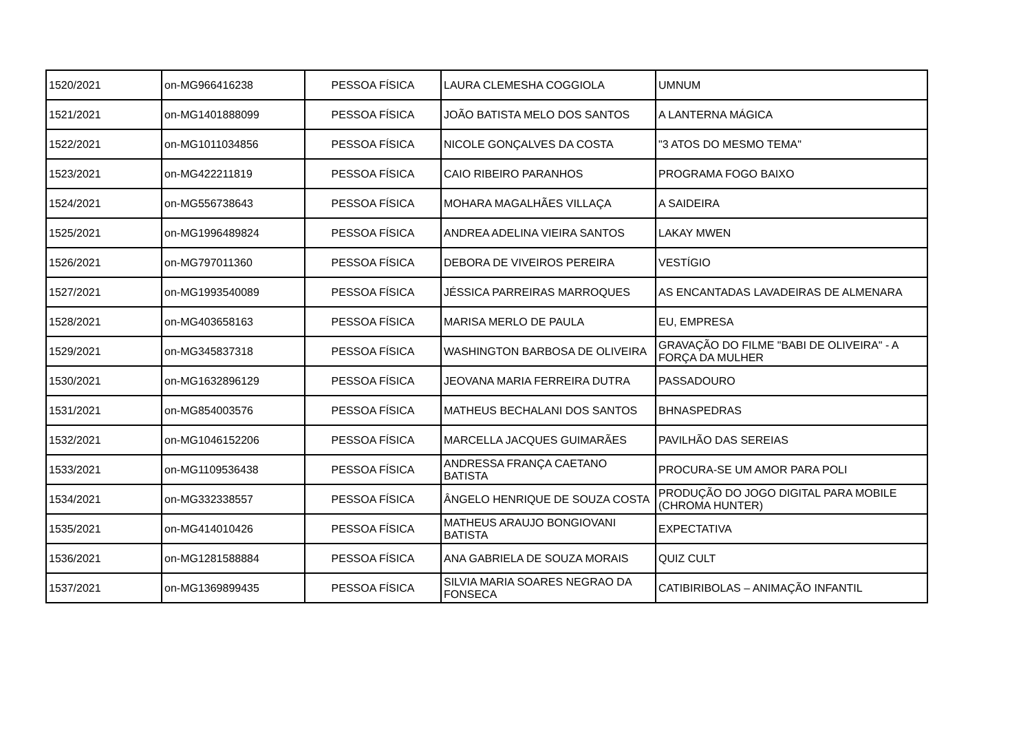| 1520/2021 | on-MG966416238 | PESSOA FÍSICA | LAURA CLEMESHA COGGIOLA | UMNUM |
| 1521/2021 | on-MG1401888099 | PESSOA FÍSICA | JOÃO BATISTA MELO DOS SANTOS | A LANTERNA MÁGICA |
| 1522/2021 | on-MG1011034856 | PESSOA FÍSICA | NICOLE GONÇALVES DA COSTA | "3 ATOS DO MESMO TEMA" |
| 1523/2021 | on-MG422211819 | PESSOA FÍSICA | CAIO RIBEIRO PARANHOS | PROGRAMA FOGO BAIXO |
| 1524/2021 | on-MG556738643 | PESSOA FÍSICA | MOHARA MAGALHÃES VILLAÇA | A SAIDEIRA |
| 1525/2021 | on-MG1996489824 | PESSOA FÍSICA | ANDREA ADELINA VIEIRA SANTOS | LAKAY MWEN |
| 1526/2021 | on-MG797011360 | PESSOA FÍSICA | DEBORA DE VIVEIROS PEREIRA | VESTÍGIO |
| 1527/2021 | on-MG1993540089 | PESSOA FÍSICA | JÉSSICA PARREIRAS MARROQUES | AS ENCANTADAS LAVADEIRAS DE ALMENARA |
| 1528/2021 | on-MG403658163 | PESSOA FÍSICA | MARISA MERLO DE PAULA | EU, EMPRESA |
| 1529/2021 | on-MG345837318 | PESSOA FÍSICA | WASHINGTON BARBOSA DE OLIVEIRA | GRAVAÇÃO DO FILME "BABI DE OLIVEIRA" - A FORÇA DA MULHER |
| 1530/2021 | on-MG1632896129 | PESSOA FÍSICA | JEOVANA MARIA FERREIRA DUTRA | PASSADOURO |
| 1531/2021 | on-MG854003576 | PESSOA FÍSICA | MATHEUS BECHALANI DOS SANTOS | BHNASPEDRAS |
| 1532/2021 | on-MG1046152206 | PESSOA FÍSICA | MARCELLA JACQUES GUIMARÃES | PAVILHÃO DAS SEREIAS |
| 1533/2021 | on-MG1109536438 | PESSOA FÍSICA | ANDRESSA FRANÇA CAETANO BATISTA | PROCURA-SE UM AMOR PARA POLI |
| 1534/2021 | on-MG332338557 | PESSOA FÍSICA | ÂNGELO HENRIQUE DE SOUZA COSTA | PRODUÇÃO DO JOGO DIGITAL PARA MOBILE (CHROMA HUNTER) |
| 1535/2021 | on-MG414010426 | PESSOA FÍSICA | MATHEUS ARAUJO BONGIOVANI BATISTA | EXPECTATIVA |
| 1536/2021 | on-MG1281588884 | PESSOA FÍSICA | ANA GABRIELA DE SOUZA MORAIS | QUIZ CULT |
| 1537/2021 | on-MG1369899435 | PESSOA FÍSICA | SILVIA MARIA SOARES NEGRAO DA FONSECA | CATIBIRIBOLAS – ANIMAÇÃO INFANTIL |